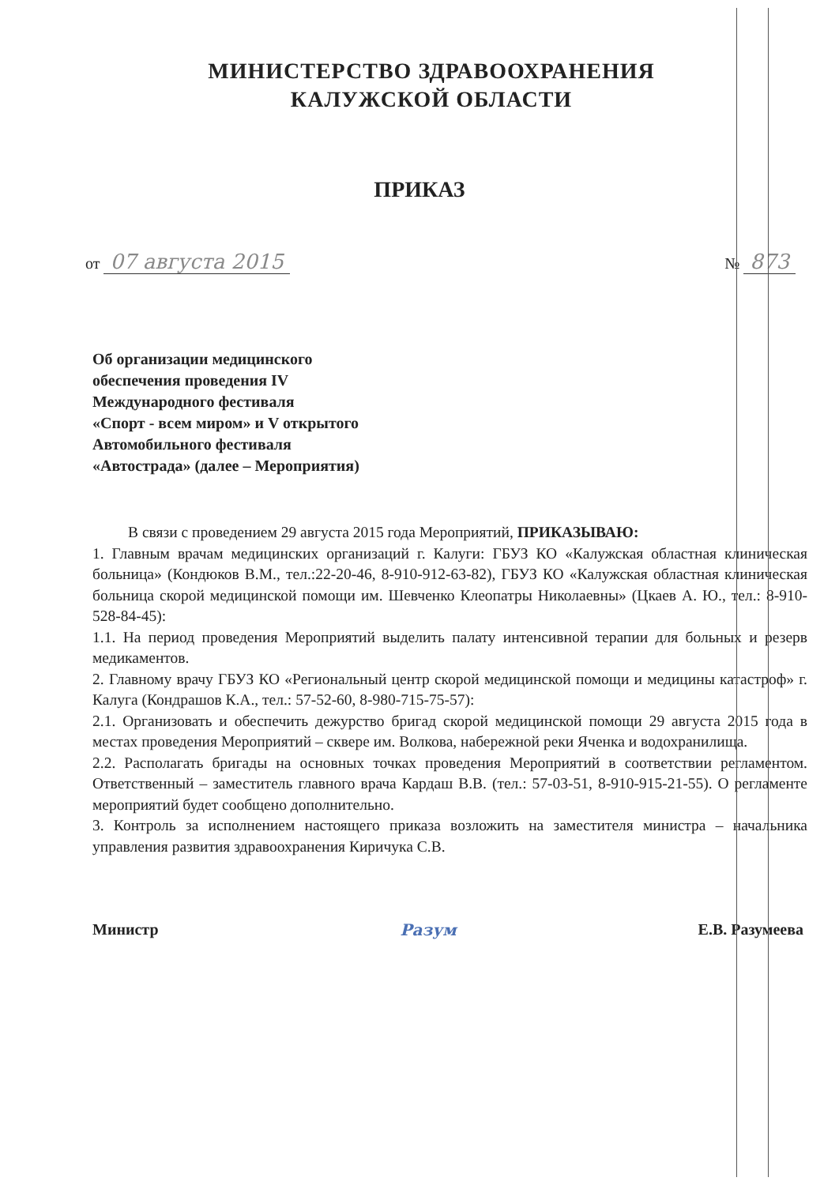МИНИСТЕРСТВО ЗДРАВООХРАНЕНИЯ
КАЛУЖСКОЙ ОБЛАСТИ
ПРИКАЗ
от 07 августа 2015 № 873
Об организации медицинского
обеспечения проведения IV
Международного фестиваля
«Спорт - всем миром» и V открытого
Автомобильного фестиваля
«Автострада» (далее – Мероприятия)
В связи с проведением 29 августа 2015 года Мероприятий, ПРИКАЗЫВАЮ:
1. Главным врачам медицинских организаций г. Калуги: ГБУЗ КО «Калужская областная клиническая больница» (Кондюков В.М., тел.:22-20-46, 8-910-912-63-82), ГБУЗ КО «Калужская областная клиническая больница скорой медицинской помощи им. Шевченко Клеопатры Николаевны» (Цкаев А. Ю., тел.: 8-910-528-84-45):
1.1. На период проведения Мероприятий выделить палату интенсивной терапии для больных и резерв медикаментов.
2. Главному врачу ГБУЗ КО «Региональный центр скорой медицинской помощи и медицины катастроф» г. Калуга (Кондрашов К.А., тел.: 57-52-60, 8-980-715-75-57):
2.1. Организовать и обеспечить дежурство бригад скорой медицинской помощи 29 августа 2015 года в местах проведения Мероприятий – сквере им. Волкова, набережной реки Яченка и водохранилища.
2.2. Располагать бригады на основных точках проведения Мероприятий в соответствии регламентом. Ответственный – заместитель главного врача Кардаш В.В. (тел.: 57-03-51, 8-910-915-21-55). О регламенте мероприятий будет сообщено дополнительно.
3. Контроль за исполнением настоящего приказа возложить на заместителя министра – начальника управления развития здравоохранения Киричука С.В.
Министр Разум Е.В. Разумеева